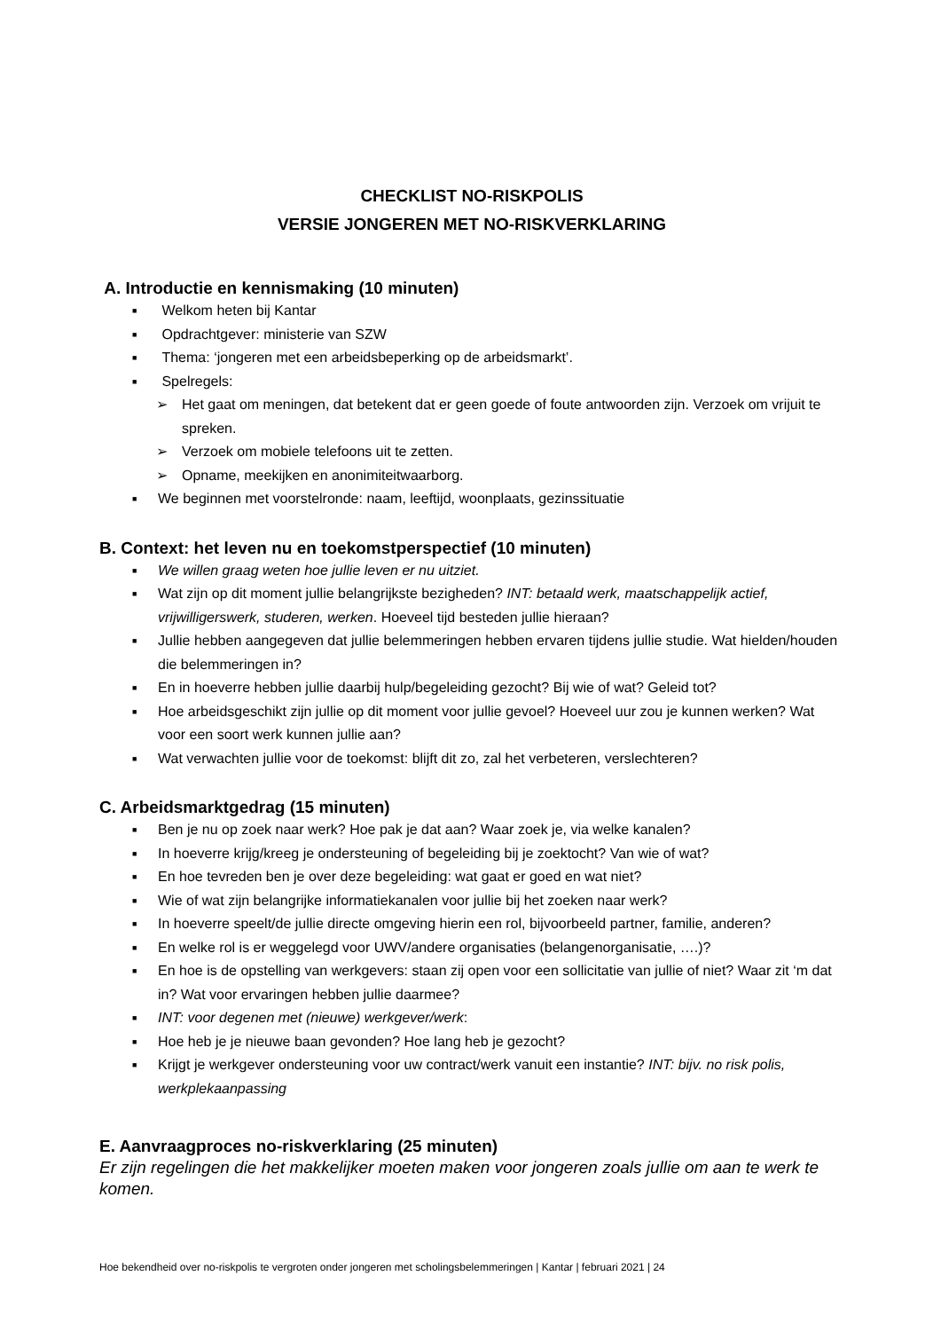CHECKLIST NO-RISKPOLIS
VERSIE JONGEREN MET NO-RISKVERKLARING
A. Introductie en kennismaking (10 minuten)
■ Welkom heten bij Kantar
■ Opdrachtgever: ministerie van SZW
■ Thema: ‘jongeren met een arbeidsbeperking op de arbeidsmarkt’.
■ Spelregels:
➢ Het gaat om meningen, dat betekent dat er geen goede of foute antwoorden zijn. Verzoek om vrijuit te spreken.
➢ Verzoek om mobiele telefoons uit te zetten.
➢ Opname, meekijken en anonimiteitwaarborg.
■ We beginnen met voorstelronde: naam, leeftijd, woonplaats, gezinssituatie
B. Context: het leven nu en toekomstperspectief (10 minuten)
■ We willen graag weten hoe jullie leven er nu uitziet.
■ Wat zijn op dit moment jullie belangrijkste bezigheden? INT: betaald werk, maatschappelijk actief, vrijwilligerswerk, studeren, werken. Hoeveel tijd besteden jullie hieraan?
■ Jullie hebben aangegeven dat jullie belemmeringen hebben ervaren tijdens jullie studie. Wat hielden/houden die belemmeringen in?
■ En in hoeverre hebben jullie daarbij hulp/begeleiding gezocht? Bij wie of wat? Geleid tot?
■ Hoe arbeidsgeschikt zijn jullie op dit moment voor jullie gevoel? Hoeveel uur zou je kunnen werken? Wat voor een soort werk kunnen jullie aan?
■ Wat verwachten jullie voor de toekomst: blijft dit zo, zal het verbeteren, verslechteren?
C. Arbeidsmarktgedrag (15 minuten)
■ Ben je nu op zoek naar werk? Hoe pak je dat aan? Waar zoek je, via welke kanalen?
■ In hoeverre krijg/kreeg je ondersteuning of begeleiding bij je zoektocht? Van wie of wat?
■ En hoe tevreden ben je over deze begeleiding: wat gaat er goed en wat niet?
■ Wie of wat zijn belangrijke informatiekanalen voor jullie bij het zoeken naar werk?
■ In hoeverre speelt/de jullie directe omgeving hierin een rol, bijvoorbeeld partner, familie, anderen?
■ En welke rol is er weggelegd voor UWV/andere organisaties (belangenorganisatie, ….)?
■ En hoe is de opstelling van werkgevers: staan zij open voor een sollicitatie van jullie of niet? Waar zit ‘m dat in? Wat voor ervaringen hebben jullie daarmee?
■ INT: voor degenen met (nieuwe) werkgever/werk:
■ Hoe heb je je nieuwe baan gevonden? Hoe lang heb je gezocht?
■ Krijgt je werkgever ondersteuning voor uw contract/werk vanuit een instantie? INT: bijv. no risk polis, werkplekaanpassing
E. Aanvraagproces no-riskverklaring (25 minuten)
Er zijn regelingen die het makkelijker moeten maken voor jongeren zoals jullie om aan te werk te komen.
Hoe bekendheid over no-riskpolis te vergroten onder jongeren met scholingsbelemmeringen | Kantar | februari 2021 | 24